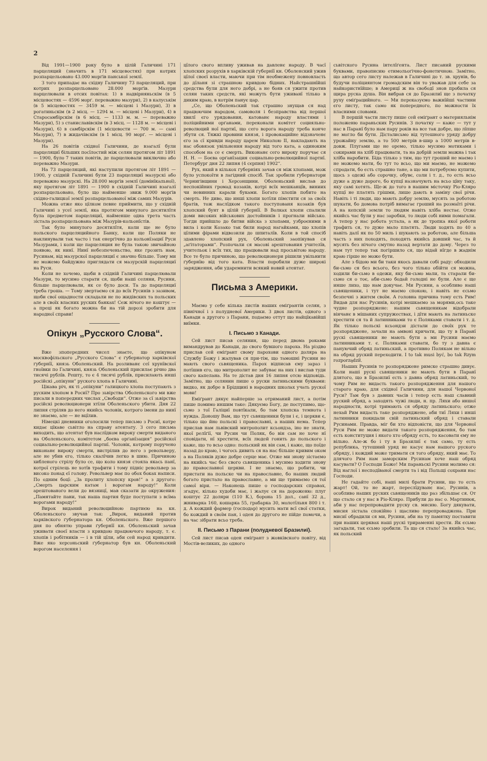2
Від 1991—1900 року було в цілій Галичині 171 парцеляций (значить в 171 місцевостях) при котрих розпарцельовано 43.000 морґів панської землї.
З того припадає на східну Галичину 73 парцеляций, при котрих розпарцельовано 28.000 морґів. Мазури парцелювали в отсих повітах: 1) в надвірняньскім (в 5 місцевостях — 4596 морґ. переважно мазури), 2) в калуськім (в 5 місцевостях — 3459 м. — місцеві і Мазури), 3) в рогатиньскім (в 2 місц. — 1294 м. — місцеві і Мазури), 4) в Старосамбірскім (в 6 місц. — 1133 м. м. — переважно Мазури), 5) з станиславівскім (в 3 місц. — 1128 м. — місцеві і Мазури), 6) в самбірскім (1 місцевости — 700 м. — самі Мазури), 7) в жидачівскім (в 1 місц. 90 морґ. — місцеві і Мазури).
На 26 повітів східної Галичини, де взагалї були парцеляциї більших посїлостий між селян протягом літ 1891 — 1900, було 7 таких повітів, де парцелювали виключно або переважно Мазури.
На 73 парцеляций, які наступили протягом літ 1891 — 1900, у східній Галичині були 23 парцеляциї мазурскі або переважно мазурскі. На 28.000 морґів землї (домінїкальної), яку протягом літ 1891 — 1900 в східній Галичині взагалї розпарцельовано, було що найменше звиж 9.000 морґів східно-галицкої землї розпарцельованої між самих Мазурів.
Можна отже яко цїлком певне приймити, що у східній Галичині з усеї землї, яка протягом минулого десятилїтя була предметом парцеляциї, найменше одна трета часть зістала розпарцельована між Мазурів-кольонїстів.
Так було минулого десятилїтя, коли ще не було польского парцеляцийного Банку, коли ще Поляки не наклинували так часто і так енерґічно до кольонїзациї Руси Мазурами, і коли ще парцеляция не була такою звичайною появою, як нинї. Нинї небезпеченьство, яке грозить нам, Русинам, від мазурскої парцеляциї є значно більше. Тому ми не можемо байдужно приглядати ся мазурскій парцеляциї на Руси.
Коли не хочемо, щоби в східній Галичині парцелювали Мазури, то мусимо старати ся, щоби наші селяни, Русини, більше парцелювали, як се було доси. Та до парцеляциї треба гроша. — Тому звертаємо ся до всїх Русинів з зазивом, щоби свої ощадности складали не по жидівских та польских але в своїх власних руских банках! Сеж нічого не коштує — а преці як богато можна би на тій дорозі зробити для народної справи!
Опікун „Русского Слова“.
Вже зпопередних чисел знаєте, що опікуном москвофільского „Русского Слова“ є ґубернатор харківскої ґубернїї, князь Оболеньский. На розливанє сеї хрунївскої гноївки по Галичині, князь Оболеньский присилає річно два тисячі рублїв. Решту, то є 4 тисячі рублїв, присилають инші російскі „опікуни“ руского хлопа в Галичині.
Цікава річ, як ті „опікуни“ галицкого хлопа поступають з руским хлопом в Росиї? Про зьвірства Оболеньского ми вже писали в попередних числах „Свободи“. Отже за сї зьвірства російскі революционери хтїли Оболеньского убити. Дня 22 липня стріляв до него якийсь чоловік, котрого імени до нинї не знаємо, але — не вцїлив.
Німецкі дневники оголосили тепер письмо з Росиї, котре кидає цїкаве сьвітло на справу атентату. З сего письма виходить, що атентат був наслїдком вироку смерти виданого на Оболеньского, комітетом „боєва орґанїзация“ російскої социально-революцийної партиї. Чоловік, котрому поручено виконанє вироку смерти, вистрілив до него з револьверу, але не убив єго, тілько скалїчив легко в шию. Причиною хибленого стрілу було се, що коло князя стояла якась панї, котрої стрілець не хотїв трафити і тому підніс револьвер за високо понад єї голову. Револьвер має по обох боках написи. По одним бoцї: „За пролиту хлопску кров!“ а з другого: „Смерть царским катам і ворогам народу!“ Коли арештованого вели до вязницї, мав сказати до окружения: „Памятайте пани, так наша партия буде поступати з всїма ворогами народу!“
Вирок виданий революцийною партиєю на кн. Оболеньского звучав так: „Вирок, виданий против харківского ґубернатора кн. Оболеньского. Вже першого дня по обнятю управи ґубернїї кн. Оболеньский зачав уживати своєї власти з кривдою працюючого народу, т. є. хлопів і робітників — і в тій цїли, аби сей народ кривдити. Вже яко херсоньский ґубернатор був кн. Оболеньский ворогом населення і
цїлого свого впливу уживав на давленє народу. В часї хлопских розрухів в харківскій ґубернїї кн. Оболенский ужив цїлої своєї власти, маючи при тім необмежену повновласть до дїланя зі страшною кривдою бідних. Найстрашнїйші средства були для него добрі, а не бояв ся ужити против селян таких средств, які можуть бути уживанї тілько в диким краю, в котрім панує цар.
„Се, що Оболеньский так страшно знущав ся над працюючим народом, самоволя і безправства від першої хвилї єго урядования, катованє народу властями і поліцийними орґанами, переконали комітет социяльно-революций ної партиї, що сего ворога народу треба конче збути ся. Тяжкі провини князя, і провокацийне відзначенє єго за сї кривди народу царем Николою II, накладають на нас обовязок увільнення народу від того ката, а одиноким способом на се є смерть. Виконанє сего вироку поручає ся Н. Н. — Боєва орґанїзация социально-революцийної партиї. Петербург дня 22 липня (4 сєрпня) 1902“.
Рух, який в кількох ґуберніях зачав ся між хлопами, мож було успокоїти в лагідний спосіб. Так зробили ґубернатори Чернигівщини і Херсонщини. Оболеньский вислав до неспокійних громад козаків, котрі всїх мешканцїв, виниих чи невинних карали буками. Богато хлопів побито на смерть. Не диво, що инші хлопи хотїли пімстити ся за своїх братів, тож наслїдком такого поступованя козаків був хлопский бунт в цїлій ґубернїї. В Волках хлопи спалили доми високих військових достойників і прогнали військо. Тогди прийшло до битви війска з хлопами, узброєними в вила і коли Козако так били народ нагайками, що хлопів цїлими фірами відвозили до шпиталїв. Коли в той спосіб здавлено хлопский рух, Оболеньский заопікував ся „аґітаторами“. Розпочали ся масові арештования учителїв, учительок і всїх тих, що працювали над просьвітою народу. Все те було причиною, що революционери рішили увільнити ґубернїю від того ката. Власти поробили дуже широкі зарядження, аби ударемнити всякий новий атентат.
Письма з Америки.
Маємо у себе кілька листів наших еміґрантів селян, з північної і з полудневої Америки. З двох листів, одного з Канади а другого з Парани, подаємо оттут що найцїкавійші виїмки.
I. Письмо з Канади.
Сей лист писав селянин, що перед двома роками вимандрував до Канади, до свого бувшого пароха. На різдво прислав сей еміґрант свому парохови одного доляра на Службу Божу і жалував ся при-тім, що тамошні Русини не мають свого сьвященика. Парох відписав єму зараз і потїшив єго, що митрополит не забуває на них і вислав туди свого капелана. На те дістав дня 16 липня отсю відповідь. Замітно, що селянин пише о руски латиньскими буквами: видко, як добре в Брідщині в народних школах учать рускої мови!
Еміґрант дякує найперше за отриманий лист, а потім пише помимо иншим таке: Дякуємо Богу, де поступимо, що-сьмо з тої Галіциї повтїкали, бо там хлопска темнота і нужда. Доношу Вам, що тут сьвященики були і є, і церкви є, тілько що йно польскі і православні, а наших нема. Тепер прислав нам львівский митрополит ксьондза, іно не знати, якої релїґії, чи Русин чи Поляк, бо він сам не хоче нї сповідати, нї хрестити, всїх людей гонить до польского і каже, що то всьо одно: польский як він сам, і каже, що поїде назад до краю, і чогось дивить ся на нас більше кривим оком а на Поляків дуже добре серце має. Отже ми знову зістаємо на якийсь час без свого сьвященика і мусимо ходити знову до православної церкви. І не знаємо, що робити, чи пристати на польске чи на православне, бо наших людий богато пристало на православне, а ми ще тримаємо ся тої самої віри. — Наконець пише о господарских справах, згадує, кілько худоби має, і жалує ся на дороженю: плуг коштує 22 доляри (110 К.), борона 15 дол., санї 32 д., жниварка 160, кошарка 55, грабарка 30, молотїльня 800 і т. д. А кождий фармер (господар) мусить мати всї свої статки, бо кождий в своїм пан, і оден до другого не пійде помочи, а на час зібрати всьо треба.
II. Письмо з Парани (полудневої Бразилиї).
Сей лист писав оден еміґрант з жовківского повіту, від Мостів-великих, до одного
сьвітского Русина інтелїґента. Лист писаний рускими буквами, правописию етимольоґічно-фонетичною. Замітно, що автор сего листу належав в Галичині до т. зв. хрунів, бо будучи поліциянтом громадским він то уважав для себе за найкористнїйше; в Америцї ж на свободї знов пробила ся щира руска душа. Він вибрав ся до Бразилиї ще з початку руху еміґрацийного. — Ми переказуємо важнїйші частини єго листу, так само як попередного, по можности їх власними словами.
В першій части листу пише сей еміґрант о материяльнім положеню параньских Русинів. З початку — каже — тут у нас в Паранї було нам пару років на все так добре, що лїпше не могло би бути. Дістались­мо від тутешного уряду добру урожайну землю, а то 500 метрів в-шир а 1000 метрів в-довж. Плугами ще не оремо, тілько мусимо мотиками і сокирами на хлїб працювати, та на добрій земли можна і так хлїба наробити. Біда тілько з тим, що тут гроший не маємо і не можемо мати, бо тут то всьо, що ми маємо, не можемо спродати, бо єсть страшно тане, а що ми потребуємо купити, щось з одежі або сорочку, обувє, соли і т. д., то єсть всьо дуже а дуже дороге, бо купцї назначують на всьо цїну таку, яку самі хотять. Ще-ж до того в нашим місточку Ріо-Кляро купцї не платять грішми, лише дають в заміну свої річи. Навіть і ті люди, що мають добру землю, мусять за роботою шукати, бо домова потріб вимагає гроший на розмаїті річи. А на кепскій земли то людям навіть хлїба нестає. Отже якийсь час були у нас заробки, то люди собі ними помагали. А тепер у нас робота устала, а як де тропка якої роботи трафить ся, то дуже мало платять. Люди ходять по 40 а навіть далї як по 50 миль і шукають за роботою, але більша часть з них походять, походять якийсь довший час, та й мусять без нічого смутно назад вертати до дому. Через то нам тут тепер так погіршило ся, що відай нїгде в жаднім краю гірше не може бути.
Але з бідою ми би таки якось давали собі раду: обходили би-сьмо ся без всього, без чого тілько обійти ся можна, ходили би-сьмо в одежи, яку би-сьмо мали, та старали би-сьмо ся о тоє, аби-сьмо бодай голодні не були. Але є ще инше лихо, що нам докучає. Ми Русини, а особливо наші сьвященики, і тут не маємо спокою, і навіть не єсьмо безпечні з житєм своїм. А головна причина тому єсть Рим! Видав для нас Русинів, котрі мешкаємо за морями,ось таке чудне розпоряджене: нашим сьвященикам відобрали вінчанє в мішаних супружествах, і дїти мають на латиньске хрестити ся та й латинниками то є Поляками ставати і т. д. Як тілько польскі ксьондзи дістали до своїх рук те розпоряджене, зачали на амвоні кричати, що ту в Паранї рускі сьвященики не мають бути а ми Русини маємо латинниками т. є. Поляками ставати, бо ту з давна є пануючий обряд латиньский, а противно Полякам не вільно на обряд руский переходити. I to tak musi być, bo tak Rzym rozporządził.
Наших Русинів те розпоряджене римске страшно дивує. Коли наші рускі сьвященики не мають бути в Паранї длятого, що в Бразилиї єсть з давна обряд латиньский, то чому Рим не видасть такого розпорядження для нашого старого краю, для східної Галичини, для нашої Червоної Руси? Там був з давних часів і тепер єсть наш славний руский обряд, а заходять чужі люди, н. пр. Ляхи або иншої народности, котрі тримають ся обряду латиньского; отже нехай Рим видасть таке розпоряджене, аби тиї Ляхи і инші латинники покидали свій латиньский обряд і ставали Русинами. Правда, міг би хто відповісти, що для Червоної Руси Рим не може видати такого розпорядження, бо там єсть конституция і якого хто обряду єсть, то касовати єму не вільно. Але-ж бо і ту в Бразилиї є так само, ту єсть република, тутешний уряд не касує нам нашого руского обряду, і кождий може тримати ся того обряду, який має. То длячого Рим нам заморским Русинам хоче наш обряд касувати? О Господи Боже! Ми параньскі Русини молимо ся: Від наглої і несподїваної смерти та і від Польщі сохрани нас Господи.
Не гадайте собі, наші милі брати Русини, що то єсть жарт! Ой, то не жарт, переслїдуванє нас, Русинів, а особливо наших руских сьвящеників що раз збільшає ся. От що стало ся у нас в Ріо-Кляро. Прибули до нас о. Мартинюк, аби у нас перепровадити руску св. мисию. Богу дякувати, мисия зістала спокійно і щасливо перепроваджена. При мисиї обрадили ся ми, Русини, аби на ту памятку поставити при наших церквах наші рускі трираменні хрести. Як єсьмо загадали, так єсьмо зробили. Та що ся стало! За якийсь час, як польский